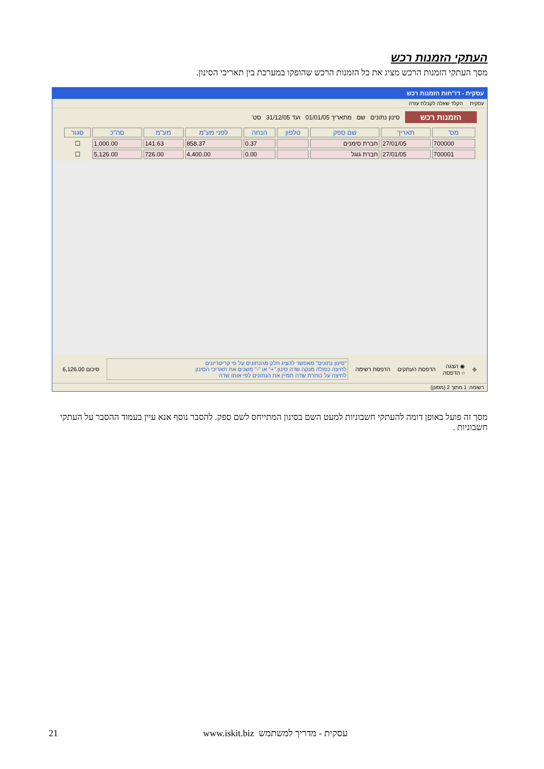העתקי הזמנות רכש
מסך העתקי הזמנות הרכש מציג את כל הזמנות הרכש שהופקו במערכת בין תאריכי הסינון.
עסקית - דו"חות הזמנות רכש
עסקית הקלד שאלה לקבלת עזרה
הזמנות רכש סינון נתונים שם מתאריך 01/01/05 ועד 31/12/05 סט'
| מס' | תאריך | שם ספק | טלפון | הנחה | לפני מע"מ | מע"מ | סה"כ | סגור |
| --- | --- | --- | --- | --- | --- | --- | --- | --- |
| 700000 | 27/01/05 | חברת סימנים | | 0.37 | 858.37 | 141.63 | 1,000.00 | ☐ |
| 700001 | 27/01/05 | חברת גוגל | | 0.00 | 4,400.00 | 726.00 | 5,126.00 | ☐ |
⎆ ◉ הצגה
○ הדפסה הדפסת העתקים הדפסת רשימה "סינון נתונים" מאפשר להציג חלק מהנתונים על פי קריטריונים
לחיצה כפולה מנקה שדה סינון."+" או "-" משנים את תאריכי הסינון
לחיצה על כותרת שדה תמיין את הנתונים לפי אותו שדה סיכום 6,126.00
רשומה: 1 מתוך 2 (מסונן)
מסך זה פועל באופן דומה להעתקי חשבוניות למעט השם בסינון המתייחס לשם ספק. להסבר נוסף אנא עיין בעמוד ההסבר על העתקי חשבוניות .
21 www.iskit.biz עסקית - מדריך למשתמש